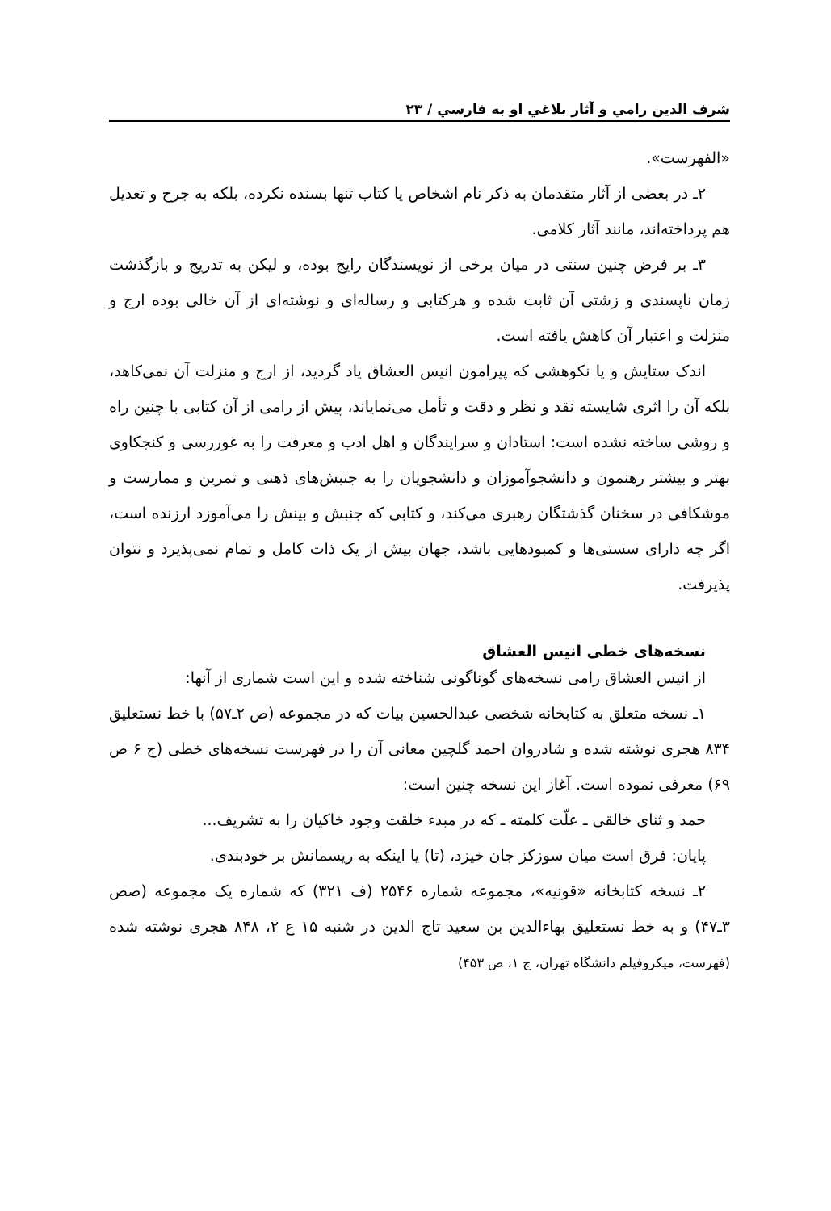شرف الدين رامي و آثار بلاغي او به فارسي / ۲۳
«الفهرست».
۲ـ در بعضی از آثار متقدمان به ذکر نام اشخاص یا کتاب تنها بسنده نکرده، بلکه به جرح و تعدیل هم پرداخته‌اند، مانند آثار کلامی.
۳ـ بر فرض چنین سنتی در میان برخی از نویسندگان رایج بوده، و لیکن به تدریج و بازگذشت زمان ناپسندی و زشتی آن ثابت شده و هرکتابی و رساله‌ای و نوشته‌ای از آن خالی بوده ارج و منزلت و اعتبار آن کاهش یافته است.
اندک ستایش و یا نکوهشی که پیرامون انیس العشاق یاد گردید، از ارج و منزلت آن نمی‌کاهد، بلکه آن را اثری شایسته نقد و نظر و دقت و تأمل می‌نمایاند، پیش از رامی از آن کتابی با چنین راه و روشی ساخته نشده است: استادان و سرایندگان و اهل ادب و معرفت را به غوررسی و کنجکاوی بهتر و بیشتر رهنمون و دانشجوآموزان و دانشجویان را به جنبش‌های ذهنی و تمرین و ممارست و موشکافی در سخنان گذشتگان رهبری می‌کند، و کتابی که جنبش و بینش را می‌آموزد ارزنده است، اگر چه دارای سستی‌ها و کمبودهایی باشد، جهان بیش از یک ذات کامل و تمام نمی‌پذیرد و نتوان پذیرفت.
نسخه‌های خطی انیس العشاق
از انیس العشاق رامی نسخه‌های گوناگونی شناخته شده و این است شماری از آنها:
۱ـ نسخه متعلق به کتابخانه شخصی عبدالحسین بیات که در مجموعه (ص ۲ـ۵۷) با خط نستعلیق ۸۳۴ هجری نوشته شده و شادروان احمد گلچین معانی آن را در فهرست نسخه‌های خطی (ج ۶ ص ۶۹) معرفی نموده است. آغاز این نسخه چنین است:
حمد و ثنای خالقی ـ علّت کلمته ـ که در مبدء خلقت وجود خاکیان را به تشریف...
پایان: فرق است میان سوزکز جان خیزد، (تا) یا اینکه به ریسمانش بر خودبندی.
۲ـ نسخه کتابخانه «قونیه»، مجموعه شماره ۲۵۴۶ (ف ۳۲۱) که شماره یک مجموعه (صص ۳ـ۴۷) و به خط نستعلیق بهاءالدین بن سعید تاج الدین در شنبه ۱۵ ع ۲، ۸۴۸ هجری نوشته شده (فهرست، میکروفیلم دانشگاه تهران، ج ۱، ص ۴۵۳)